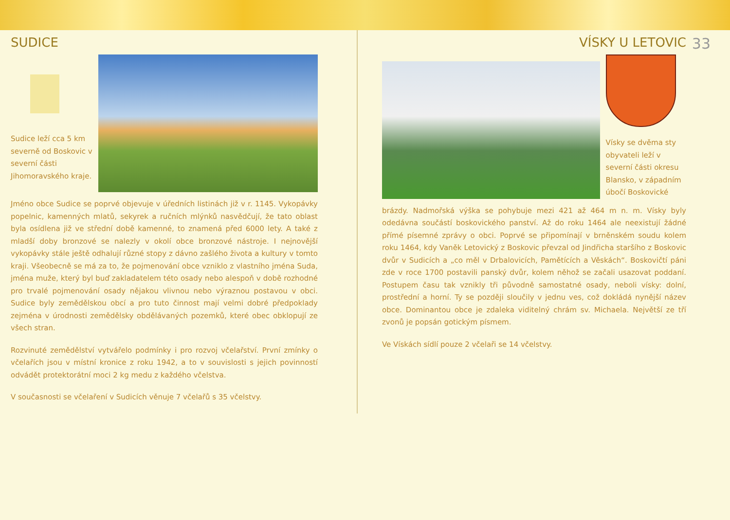SUDICE
Sudice leží cca 5 km severně od Boskovic v severní části Jihomoravského kraje.
Jméno obce Sudice se poprvé objevuje v úředních listinách již v r. 1145. Vykopávky popelnic, kamenných mlatů, sekyrek a ručních mlýnků nasvědčují, že tato oblast byla osídlena již ve střední době kamenné, to znamená před 6000 lety. A také z mladší doby bronzové se nalezly v okolí obce bronzové nástroje. I nejnovější vykopávky stále ještě odhalují různé stopy z dávno zašlého života a kultury v tomto kraji. Všeobecně se má za to, že pojmenování obce vzniklo z vlastního jména Suda, jména muže, který byl buď zakladatelem této osady nebo alespoň v době rozhodné pro trvalé pojmenování osady nějakou vlivnou nebo výraznou postavou v obci. Sudice byly zemědělskou obcí a pro tuto činnost mají velmi dobré předpoklady zejména v úrodnosti zemědělsky obdělávaných pozemků, které obec obklopují ze všech stran.
Rozvinuté zemědělství vytvářelo podmínky i pro rozvoj včelařství. První zmínky o včelařích jsou v místní kronice z roku 1942, a to v souvislosti s jejich povinností odvádět protektorátní moci 2 kg medu z každého včelstva.
V současnosti se včelaření v Sudicích věnuje 7 včelařů s 35 včelstvy.
33
VÍSKY U LETOVIC
Vísky se dvěma sty obyvateli leží v severní části okresu Blansko, v západním úbočí Boskovické
brázdy. Nadmořská výška se pohybuje mezi 421 až 464 m n. m. Vísky byly odedávna součástí boskovického panství. Až do roku 1464 ale neexistují žádné přímé písemné zprávy o obci. Poprvé se připomínají v brněnském soudu kolem roku 1464, kdy Vaněk Letovický z Boskovic převzal od Jindřicha staršího z Boskovic dvůr v Sudicích a „co měl v Drbalovicích, Pamětících a Věskách“. Boskovičtí páni zde v roce 1700 postavili panský dvůr, kolem něhož se začali usazovat poddaní. Postupem času tak vznikly tři původně samostatné osady, neboli vísky: dolní, prostřední a horní. Ty se později sloučily v jednu ves, což dokládá nynější název obce. Dominantou obce je zdaleka viditelný chrám sv. Michaela. Největší ze tří zvonů je popsán gotickým písmem.
Ve Vískách sídlí pouze 2 včelaři se 14 včelstvy.